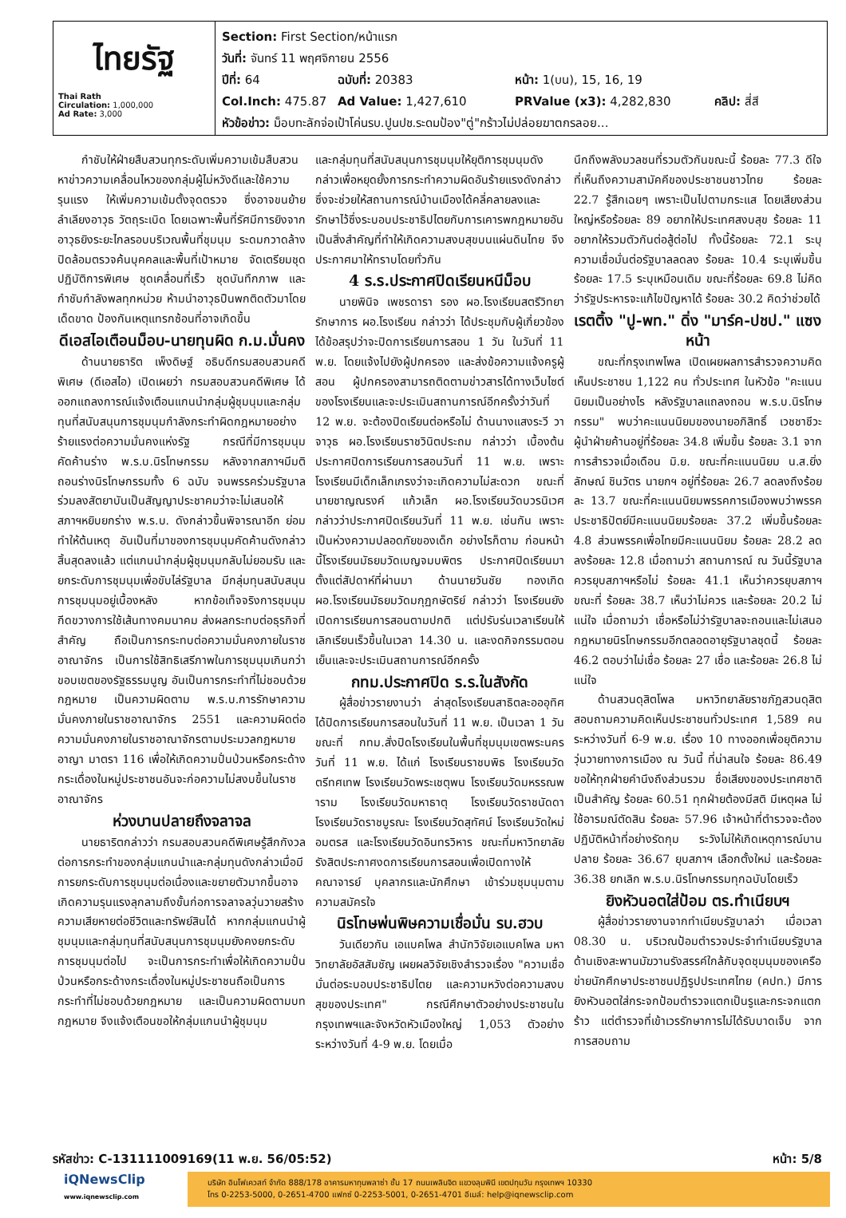ไทยรัฐ
Thai Rath
Circulation: 1,000,000
Ad Rate: 3,000
Section: First Section/หน้าแรก
วันที่: จันทร์ 11 พฤศจิกายน 2556
ปีที่: 64 ฉบับที่: 20383 หน้า: 1(บน), 15, 16, 19
Col.Inch: 475.87 Ad Value: 1,427,610 PRValue (x3): 4,282,830 คลิป: สี่สี
หัวข้อข่าว: ม็อบทะลักจ่อเป้าโค่นรบ.ปูนปช.ระดมป้อง"ตู่"กร้าวไม่ปล่อยฆาตกรลอย...
กำชับให้ฝ่ายสืบสวนทุกระดับเพิ่มความเข้มสืบสวนหาข่าวความเคลื่อนไหวของกลุ่มผู้ไม่หวังดีและใช้ความรุนแรง ให้เพิ่มความเข้มตั้งจุดตรวจ ซึ่งอาจขนย้ายลำเลียงอาวุธ วัตถุระเบิด โดยเฉพาะพื้นที่รัศมีการยิงจากอาวุธยิงระยะไกลรอบบริเวณพื้นที่ชุมนุม ระดมกวาดล้างปิดล้อมตรวจค้นบุคคลและพื้นที่เป้าหมาย จัดเตรียมชุดปฏิบัติการพิเศษ ชุดเคลื่อนที่เร็ว ชุดบันทึกภาพ และกำชับกำลังพลทุกหน่วย ห้ามนำอาวุธปืนพกติดตัวมาโดยเด็ดขาด ป้องกันเหตุแทรกซ้อนที่อาจเกิดขึ้น
ดีเอสไอเตือนม็อบ-นายทุนผิด ก.ม.มั่นคง
ด้านนายธาริต เพ็งดิษฐ์ อธิบดีกรมสอบสวนคดีพิเศษ (ดีเอสไอ) เปิดเผยว่า กรมสอบสวนคดีพิเศษ ได้ออกแถลงการณ์แจ้งเตือนแกนนำกลุ่มผู้ชุมนุมและกลุ่มทุนที่สนับสนุนการชุมนุมกำลังกระทำผิดกฎหมายอย่างร้ายแรงต่อความมั่นคงแห่งรัฐ กรณีที่มีการชุมนุมคัดค้านร่าง พ.ร.บ.นิรโทษกรรม หลังจากสภาฯมีมติถอนร่างนิรโทษกรรมทั้ง 6 ฉบับ จนพรรคร่วมรัฐบาลร่วมลงสัตยาบันเป็นสัญญาประชาคมว่าจะไม่เสนอให้สภาฯหยิบยกร่าง พ.ร.บ. ดังกล่าวขึ้นพิจารณาอีก ย่อมทำให้ต้นเหตุ อันเป็นที่มาของการชุมนุมคัดค้านดังกล่าวสิ้นสุดลงแล้ว แต่แกนนำกลุ่มผู้ชุมนุมกลับไม่ยอมรับ และยกระดับการชุมนุมเพื่อขับไล่รัฐบาล มีกลุ่มทุนสนับสนุนการชุมนุมอยู่เบื้องหลัง หากข้อเท็จจริงการชุมนุมกีดขวางการใช้เส้นทางคมนาคม ส่งผลกระทบต่อธุรกิจที่สำคัญ ถือเป็นการกระทบต่อความมั่นคงภายในราชอาณาจักร เป็นการใช้สิทธิเสรีภาพในการชุมนุมเกินกว่าขอบเขตของรัฐธรรมนูญ อันเป็นการกระทำที่ไม่ชอบด้วยกฎหมาย เป็นความผิดตาม พ.ร.บ.การรักษาความมั่นคงภายในราชอาณาจักร 2551 และความผิดต่อความมั่นคงภายในราชอาณาจักรตามประมวลกฎหมายอาญา มาตรา 116 เพื่อให้เกิดความปั่นป่วนหรือกระด้างกระเดื่องในหมู่ประชาชนอันจะก่อความไม่สงบขึ้นในราชอาณาจักร
ห่วงบานปลายถึงจลาจล
นายธาริตกล่าวว่า กรมสอบสวนคดีพิเศษรู้สึกกังวลต่อการกระทำของกลุ่มแกนนำและกลุ่มทุนดังกล่าวเมื่อมีการยกระดับการชุมนุมต่อเนื่องและขยายตัวมากขึ้นอาจเกิดความรุนแรงลุกลามถึงขั้นก่อการจลาจลวุ่นวายสร้างความเสียหายต่อชีวิตและทรัพย์สินได้ หากกลุ่มแกนนำผู้ชุมนุมและกลุ่มทุนที่สนับสนุนการชุมนุมยังคงยกระดับการชุมนุมต่อไป จะเป็นการกระทำเพื่อให้เกิดความปั่นป่วนหรือกระด้างกระเดื่องในหมู่ประชาชนถือเป็นการกระทำที่ไม่ชอบด้วยกฎหมาย และเป็นความผิดตามบทกฎหมาย จึงแจ้งเตือนขอให้กลุ่มแกนนำผู้ชุมนุม
และกลุ่มทุนที่สนับสนุนการชุมนุมให้ยุติการชุมนุมดังกล่าวเพื่อหยุดยั้งการกระทำความผิดอันร้ายแรงดังกล่าวซึ่งจะช่วยให้สถานการณ์บ้านเมืองได้คลี่คลายลงและรักษาไว้ซึ่งระบอบประชาธิปไตยกับการเคารพกฎหมายอันเป็นสิ่งสำคัญที่ทำให้เกิดความสงบสุขบนแผ่นดินไทย จึงประกาศมาให้ทราบโดยทั่วกัน
4 ร.ร.ประกาศปิดเรียนหนีม็อบ
นายพินิจ เพชรดารา รอง ผอ.โรงเรียนสตรีวิทยา รักษาการ ผอ.โรงเรียน กล่าวว่า ได้ประชุมกับผู้เกี่ยวข้องได้ข้อสรุปว่าจะปิดการเรียนการสอน 1 วัน ในวันที่ 11 พ.ย. โดยแจ้งไปยังผู้ปกครอง และส่งข้อความแจ้งครูผู้สอน ผู้ปกครองสามารถติดตามข่าวสารได้ทางเว็บไซต์ของโรงเรียนและจะประเมินสถานการณ์อีกครั้งว่าวันที่ 12 พ.ย. จะต้องปิดเรียนต่อหรือไม่ ด้านนางแสงระวี วาจาวุธ ผอ.โรงเรียนราชวินิตประถม กล่าวว่า เบื้องต้นประกาศปิดการเรียนการสอนวันที่ 11 พ.ย. เพราะโรงเรียนมีเด็กเล็กเกรงว่าจะเกิดความไม่สะดวก ขณะที่นายชาญณรงค์ แก้วเล็ก ผอ.โรงเรียนวัดบวรนิเวศ กล่าวว่าประกาศปิดเรียนวันที่ 11 พ.ย. เช่นกัน เพราะเป็นห่วงความปลอดภัยของเด็ก อย่างไรก็ตาม ก่อนหน้านี้โรงเรียนมัธยมวัดเบญจมบพิตร ประกาศปิดเรียนมาตั้งแต่สัปดาห์ที่ผ่านมา ด้านนายวันชัย ทองเกิด ผอ.โรงเรียนมัธยมวัดมกุฏกษัตริย์ กล่าวว่า โรงเรียนยังเปิดการเรียนการสอนตามปกติ แต่ปรับร่นเวลาเรียนให้เลิกเรียนเร็วขึ้นในเวลา 14.30 น. และงดกิจกรรมตอนเย็นและจะประเมินสถานการณ์อีกครั้ง
กทม.ประกาศปิด ร.ร.ในสังกัด
ผู้สื่อข่าวรายงานว่า ล่าสุดโรงเรียนสาธิตละอออุทิศ ได้ปิดการเรียนการสอนในวันที่ 11 พ.ย. เป็นเวลา 1 วัน ขณะที่ กทม.สั่งปิดโรงเรียนในพื้นที่ชุมนุมเขตพระนคร วันที่ 11 พ.ย. ได้แก่ โรงเรียนราชบพิธ โรงเรียนวัดตรีทศเทพ โรงเรียนวัดพระเชตุพน โรงเรียนวัดมหรรณพาราม โรงเรียนวัดมหาธาตุ โรงเรียนวัดราชนัดดา โรงเรียนวัดราชบูรณะ โรงเรียนวัดสุทัศน์ โรงเรียนวัดใหม่อมตรส และโรงเรียนวัดอินทรวิหาร ขณะที่มหาวิทยาลัยรังสิตประกาศงดการเรียนการสอนเพื่อเปิดทางให้คณาจารย์ บุคลากรและนักศึกษา เข้าร่วมชุมนุมตามความสมัครใจ
นิรโทษพ่นพิษความเชื่อมั่น รบ.ฮวบ
วันเดียวกัน เอแบคโพล สำนักวิจัยเอแบคโพล มหาวิทยาลัยอัสสัมชัญ เผยผลวิจัยเชิงสำรวจเรื่อง "ความเชื่อมั่นต่อระบอบประชาธิปไตย และความหวังต่อความสงบสุขของประเทศ" กรณีศึกษาตัวอย่างประชาชนในกรุงเทพฯและจังหวัดหัวเมืองใหญ่ 1,053 ตัวอย่าง ระหว่างวันที่ 4-9 พ.ย. โดยเมื่อ
นึกถึงพลังมวลชนที่รวมตัวกันขณะนี้ ร้อยละ 77.3 ดีใจที่เห็นถึงความสามัคคีของประชาชนชาวไทย ร้อยละ 22.7 รู้สึกเฉยๆ เพราะเป็นไปตามกระแส โดยเสียงส่วนใหญ่หรือร้อยละ 89 อยากให้ประเทศสงบสุข ร้อยละ 11 อยากให้รวมตัวกันต่อสู้ต่อไป ทั้งนี้ร้อยละ 72.1 ระบุความเชื่อมั่นต่อรัฐบาลลดลง ร้อยละ 10.4 ระบุเพิ่มขึ้น ร้อยละ 17.5 ระบุเหมือนเดิม ขณะที่ร้อยละ 69.8 ไม่คิดว่ารัฐประหารจะแก้ไขปัญหาได้ ร้อยละ 30.2 คิดว่าช่วยได้
เรตติ้ง "ปู-พท." ดิ่ง "มาร์ค-ปชป." แซงหน้า
ขณะที่กรุงเทพโพล เปิดเผยผลการสำรวจความคิดเห็นประชาชน 1,122 คน ทั่วประเทศ ในหัวข้อ "คะแนนนิยมเป็นอย่างไร หลังรัฐบาลแถลงถอน พ.ร.บ.นิรโทษกรรม" พบว่าคะแนนนิยมของนายอภิสิทธิ์ เวชชาชีวะ ผู้นำฝ่ายค้านอยู่ที่ร้อยละ 34.8 เพิ่มขึ้น ร้อยละ 3.1 จากการสำรวจเมื่อเดือน มิ.ย. ขณะที่คะแนนนิยม น.ส.ยิ่งลักษณ์ ชินวัตร นายกฯ อยู่ที่ร้อยละ 26.7 ลดลงถึงร้อยละ 13.7 ขณะที่คะแนนนิยมพรรคการเมืองพบว่าพรรคประชาธิปัตย์มีคะแนนนิยมร้อยละ 37.2 เพิ่มขึ้นร้อยละ 4.8 ส่วนพรรคเพื่อไทยมีคะแนนนิยม ร้อยละ 28.2 ลดลงร้อยละ 12.8 เมื่อถามว่า สถานการณ์ ณ วันนี้รัฐบาลควรยุบสภาฯหรือไม่ ร้อยละ 41.1 เห็นว่าควรยุบสภาฯ ขณะที่ ร้อยละ 38.7 เห็นว่าไม่ควร และร้อยละ 20.2 ไม่แน่ใจ เมื่อถามว่า เชื่อหรือไม่ว่ารัฐบาลจะถอนและไม่เสนอกฎหมายนิรโทษกรรมอีกตลอดอายุรัฐบาลชุดนี้ ร้อยละ 46.2 ตอบว่าไม่เชื่อ ร้อยละ 27 เชื่อ และร้อยละ 26.8 ไม่แน่ใจ
ด้านสวนดุสิตโพล มหาวิทยาลัยราชภัฏสวนดุสิต สอบถามความคิดเห็นประชาชนทั่วประเทศ 1,589 คน ระหว่างวันที่ 6-9 พ.ย. เรื่อง 10 ทางออกเพื่อยุติความวุ่นวายทางการเมือง ณ วันนี้ ที่น่าสนใจ ร้อยละ 86.49 ขอให้ทุกฝ่ายคำนึงถึงส่วนรวม ชื่อเสียงของประเทศชาติเป็นสำคัญ ร้อยละ 60.51 ทุกฝ่ายต้องมีสติ มีเหตุผล ไม่ใช้อารมณ์ตัดสิน ร้อยละ 57.96 เจ้าหน้าที่ตำรวจจะต้องปฏิบัติหน้าที่อย่างรัดกุม ระวังไม่ให้เกิดเหตุการณ์บานปลาย ร้อยละ 36.67 ยุบสภาฯ เลือกตั้งใหม่ และร้อยละ 36.38 ยกเลิก พ.ร.บ.นิรโทษกรรมทุกฉบับโดยเร็ว
ยิงหัวนอตใส่ป้อม ตร.ทำเนียบฯ
ผู้สื่อข่าวรายงานจากทำเนียบรัฐบาลว่า เมื่อเวลา 08.30 น. บริเวณป้อมตำรวจประจำทำเนียบรัฐบาล ด้านเชิงสะพานมัฆวานรังสรรค์ใกล้กับจุดชุมนุมของเครือข่ายนักศึกษาประชาชนปฏิรูปประเทศไทย (คปท.) มีการยิงหัวนอตใส่กระจกป้อมตำรวจแตกเป็นรูและกระจกแตกร้าว แต่ตำรวจที่เข้าเวรรักษาการไม่ได้รับบาดเจ็บ จากการสอบถาม
รหัสข่าว: C-131111009169(11 พ.ย. 56/05:52) หน้า: 5/8
iQNewsClip
www.iqnewsclip.com
บริษัท อินโฟเควสท์ จำกัด 888/178 อาคารมหาทุนพลาซ่า ชั้น 17 ถนนเพลินจิต แขวงลุมพินี เขตปทุมวัน กรุงเทพฯ 10330
โทร 0-2253-5000, 0-2651-4700 แฟกซ์ 0-2253-5001, 0-2651-4701 อีเมล์: help@iqnewsclip.com